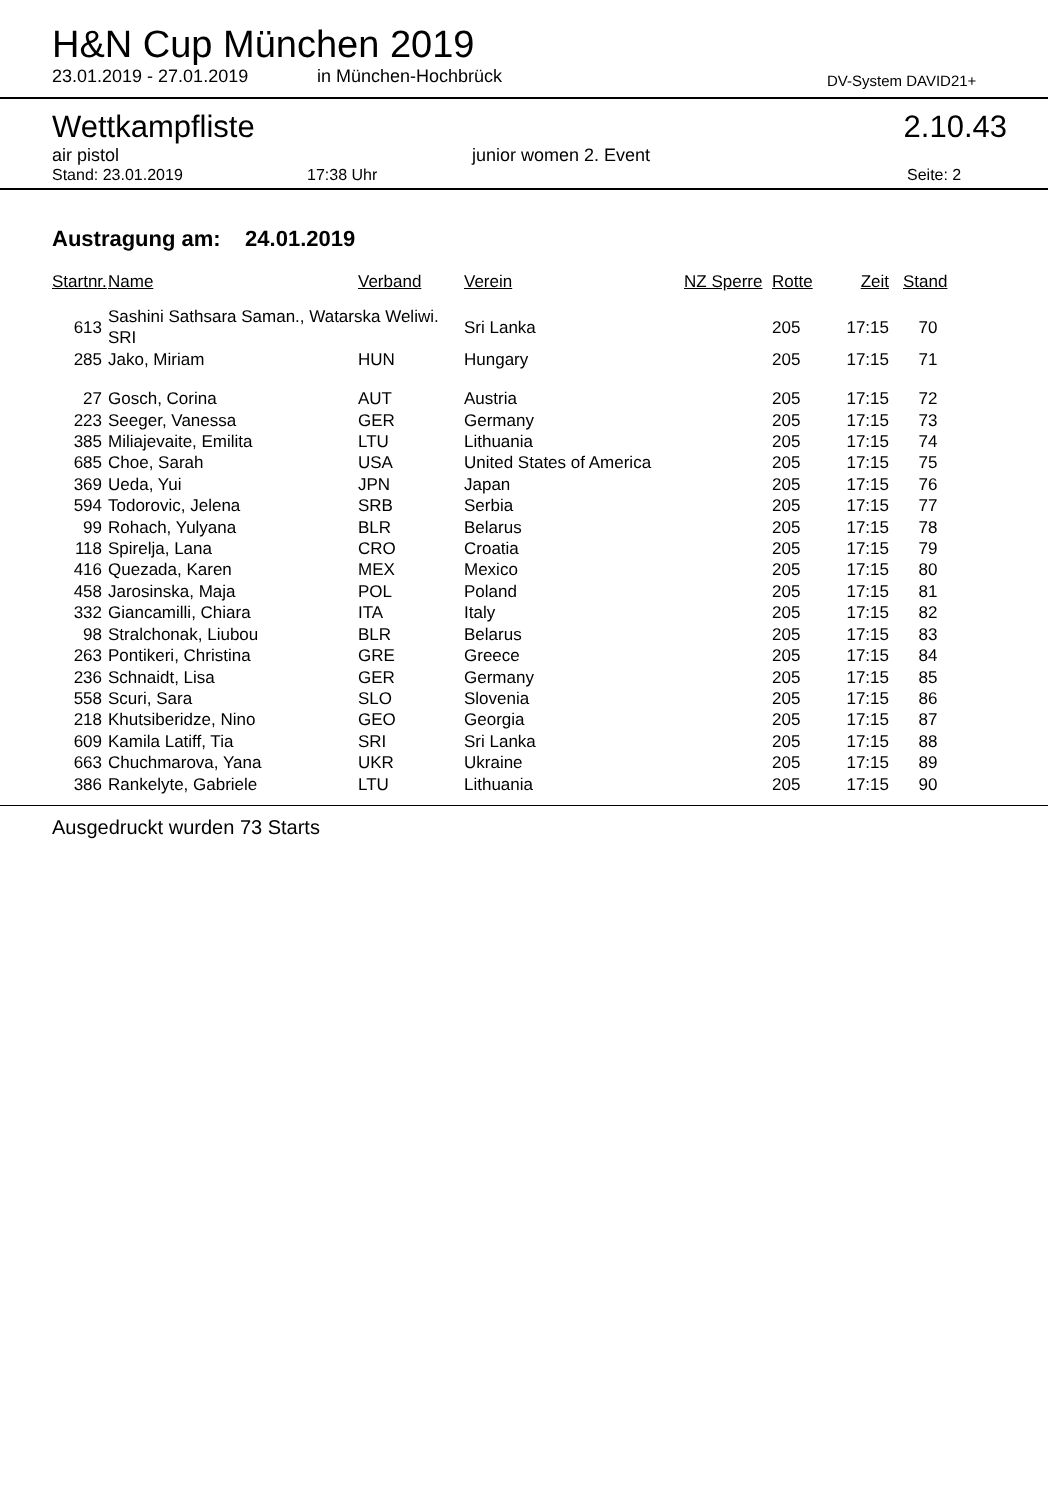H&N Cup München 2019
23.01.2019 - 27.01.2019 in München-Hochbrück DV-System DAVID21+
Wettkampfliste 2.10.43
air pistol junior women 2. Event
Stand: 23.01.2019 17:38 Uhr Seite: 2
Austragung am: 24.01.2019
| Startnr. | Name | Verband | Verein | NZ Sperre | Rotte | Zeit | Stand |
| --- | --- | --- | --- | --- | --- | --- | --- |
| 613 | Sashini Sathsara Saman., Watarska Weliwi. SRI | | Sri Lanka | | 205 | 17:15 | 70 |
| 285 | Jako, Miriam | HUN | Hungary | | 205 | 17:15 | 71 |
| 27 | Gosch, Corina | AUT | Austria | | 205 | 17:15 | 72 |
| 223 | Seeger, Vanessa | GER | Germany | | 205 | 17:15 | 73 |
| 385 | Miliajevaite, Emilita | LTU | Lithuania | | 205 | 17:15 | 74 |
| 685 | Choe, Sarah | USA | United States of America | | 205 | 17:15 | 75 |
| 369 | Ueda, Yui | JPN | Japan | | 205 | 17:15 | 76 |
| 594 | Todorovic, Jelena | SRB | Serbia | | 205 | 17:15 | 77 |
| 99 | Rohach, Yulyana | BLR | Belarus | | 205 | 17:15 | 78 |
| 118 | Spirelja, Lana | CRO | Croatia | | 205 | 17:15 | 79 |
| 416 | Quezada, Karen | MEX | Mexico | | 205 | 17:15 | 80 |
| 458 | Jarosinska, Maja | POL | Poland | | 205 | 17:15 | 81 |
| 332 | Giancamilli, Chiara | ITA | Italy | | 205 | 17:15 | 82 |
| 98 | Stralchonak, Liubou | BLR | Belarus | | 205 | 17:15 | 83 |
| 263 | Pontikeri, Christina | GRE | Greece | | 205 | 17:15 | 84 |
| 236 | Schnaidt, Lisa | GER | Germany | | 205 | 17:15 | 85 |
| 558 | Scuri, Sara | SLO | Slovenia | | 205 | 17:15 | 86 |
| 218 | Khutsiberidze, Nino | GEO | Georgia | | 205 | 17:15 | 87 |
| 609 | Kamila Latiff, Tia | SRI | Sri Lanka | | 205 | 17:15 | 88 |
| 663 | Chuchmarova, Yana | UKR | Ukraine | | 205 | 17:15 | 89 |
| 386 | Rankelyte, Gabriele | LTU | Lithuania | | 205 | 17:15 | 90 |
Ausgedruckt wurden 73 Starts